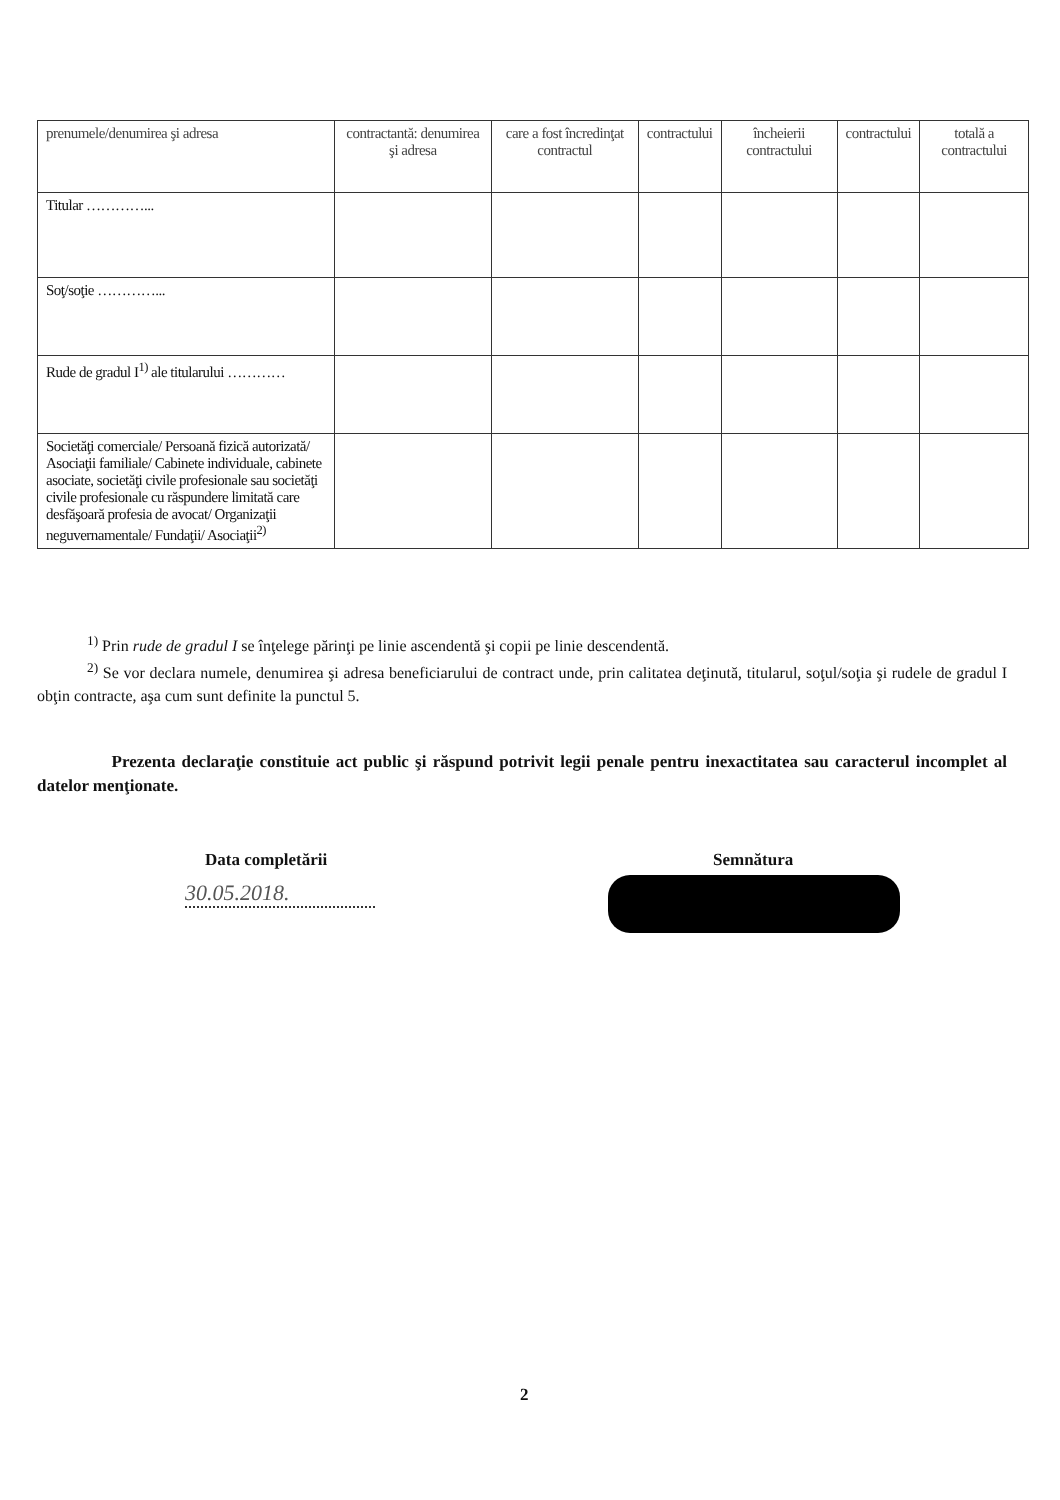| prenumele/denumirea şi adresa | contractantă: denumirea şi adresa | care a fost încredinţat contractul | contractului | încheierii contractului | contractului | totală a contractului |
| Titular …………... | | | | | | |
| Soţ/soţie …………... | | | | | | |
| Rude de gradul I<sup>1)</sup> ale titularului ………… | | | | | | |
| Societăţi comerciale/ Persoană fizică autorizată/ Asociaţii familiale/ Cabinete individuale, cabinete asociate, societăţi civile profesionale sau societăţi civile profesionale cu răspundere limitată care desfăşoară profesia de avocat/ Organizaţii neguvernamentale/ Fundaţii/ Asociaţii<sup>2)</sup> | | | | | | |
<sup>1)</sup> Prin rude de gradul I se înţelege părinţi pe linie ascendentă şi copii pe linie descendentă.
<sup>2)</sup> Se vor declara numele, denumirea şi adresa beneficiarului de contract unde, prin calitatea deţinută, titularul, soţul/soţia şi rudele de gradul I obţin contracte, aşa cum sunt definite la punctul 5.
Prezenta declaraţie constituie act public şi răspund potrivit legii penale pentru inexactitatea sau caracterul incomplet al datelor menţionate.
Data completării Semnătura
30.05.2018.
2